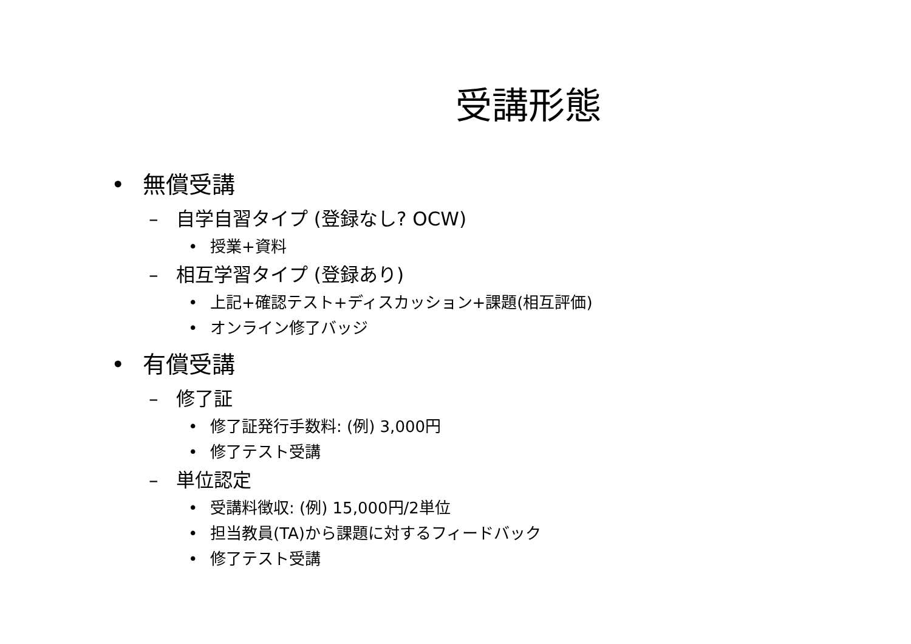受講形態
• 無償受講
– 自学自習タイプ (登録なし? OCW)
• 授業+資料
– 相互学習タイプ (登録あり)
• 上記+確認テスト+ディスカッション+課題(相互評価)
• オンライン修了バッジ
• 有償受講
– 修了証
• 修了証発行手数料: (例) 3,000円
• 修了テスト受講
– 単位認定
• 受講料徴収: (例) 15,000円/2単位
• 担当教員(TA)から課題に対するフィードバック
• 修了テスト受講